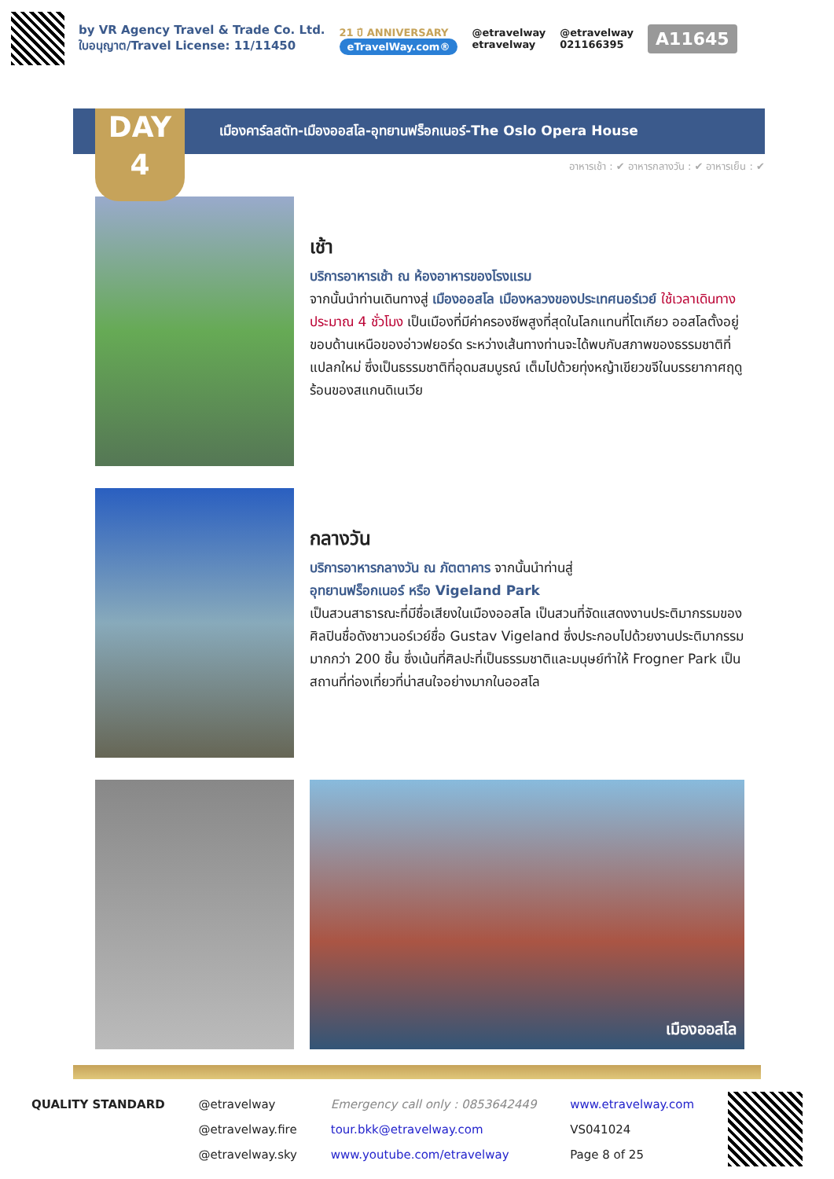by VR Agency Travel & Trade Co. Ltd.
ใบอนุญาต/Travel License: 11/11450
21 ปี ANNIVERSARY
eTravelWay.com®
@etravelway
etravelway
@etravelway
021166395
A11645
DAY
4
เมืองคาร์ลสตัท-เมืองออสโล-อุทยานฟร็อกเนอร์-The Oslo Opera House
อาหารเช้า : ✔ อาหารกลางวัน : ✔ อาหารเย็น : ✔
เช้า
บริการอาหารเช้า ณ ห้องอาหารของโรงแรม
จากนั้นนำท่านเดินทางสู่ เมืองออสโล เมืองหลวงของประเทศนอร์เวย์ ใช้เวลาเดินทางประมาณ 4 ชั่วโมง เป็นเมืองที่มีค่าครองชีพสูงที่สุดในโลกแทนที่โตเกียว ออสโลตั้งอยู่ขอบด้านเหนือของอ่าวฟยอร์ด ระหว่างเส้นทางท่านจะได้พบกับสภาพของธรรมชาติที่แปลกใหม่ ซึ่งเป็นธรรมชาติที่อุดมสมบูรณ์ เต็มไปด้วยทุ่งหญ้าเขียวขจีในบรรยากาศฤดูร้อนของสแกนดิเนเวีย
กลางวัน
บริการอาหารกลางวัน ณ ภัตตาคาร จากนั้นนำท่านสู่
อุทยานฟร็อกเนอร์ หรือ Vigeland Park
เป็นสวนสาธารณะที่มีชื่อเสียงในเมืองออสโล เป็นสวนที่จัดแสดงงานประติมากรรมของศิลปินชื่อดังชาวนอร์เวย์ชื่อ Gustav Vigeland ซึ่งประกอบไปด้วยงานประติมากรรมมากกว่า 200 ชิ้น ซึ่งเน้นที่ศิลปะที่เป็นธรรมชาติและมนุษย์ทำให้ Frogner Park เป็นสถานที่ท่องเที่ยวที่น่าสนใจอย่างมากในออสโล
เมืองออสโล
QUALITY STANDARD @etravelway
@etravelway.fire
@etravelway.sky
Emergency call only : 0853642449
tour.bkk@etravelway.com
www.youtube.com/etravelway
www.etravelway.com
VS041024
Page 8 of 25